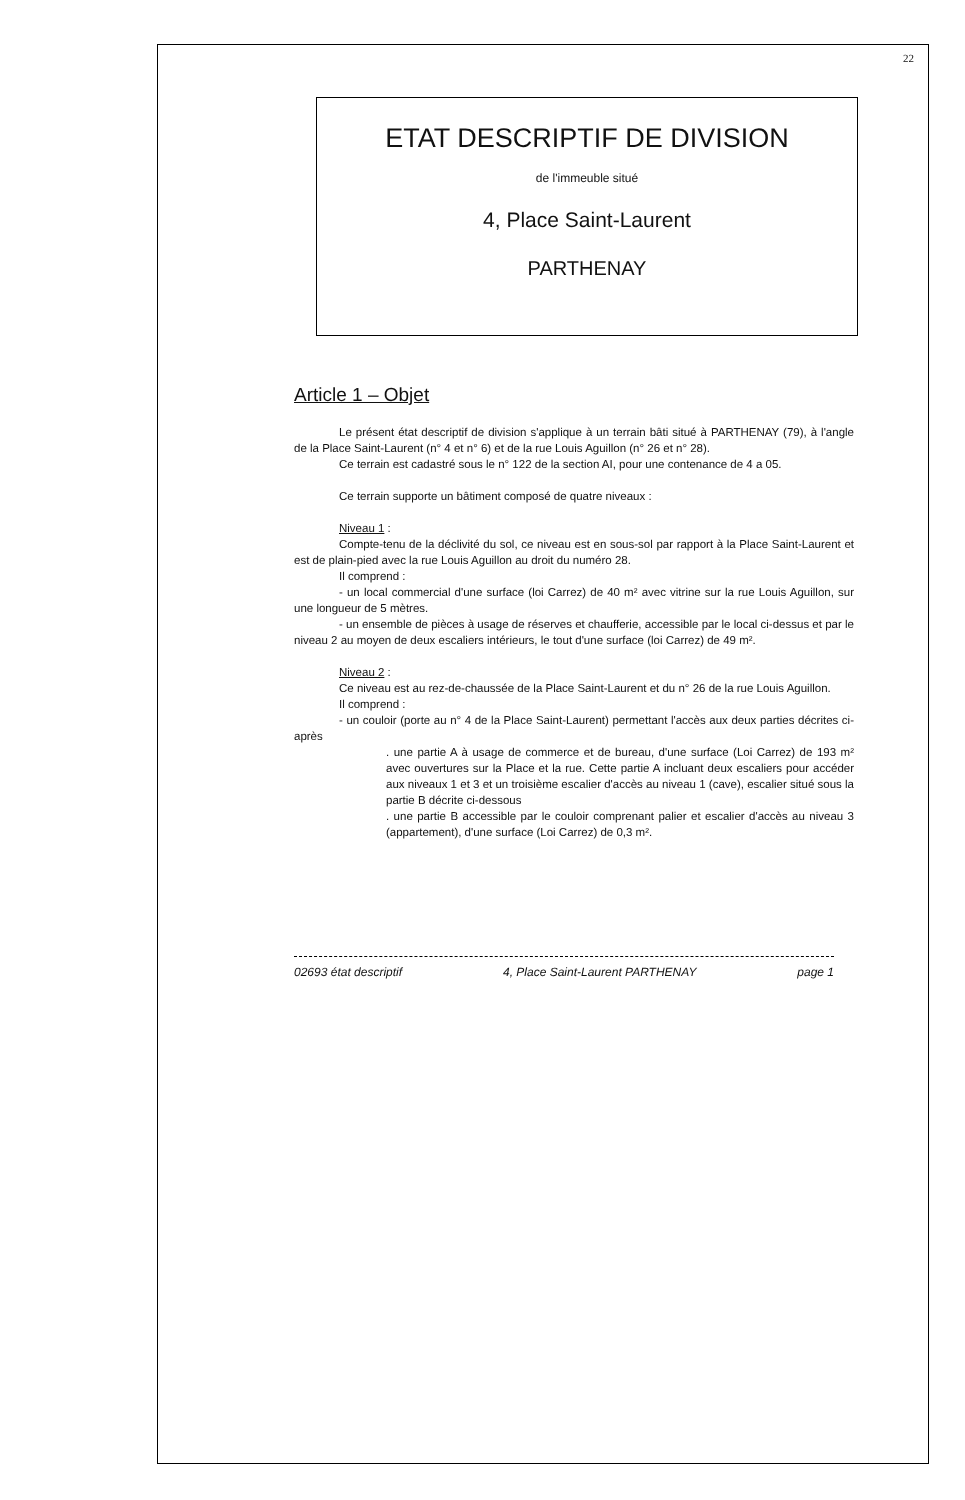22
ETAT DESCRIPTIF DE DIVISION
de l'immeuble situé
4, Place Saint-Laurent
PARTHENAY
Article 1 – Objet
Le présent état descriptif de division s'applique à un terrain bâti situé à PARTHENAY (79), à l'angle de la Place Saint-Laurent (n° 4 et n° 6) et de la rue Louis Aguillon (n° 26 et n° 28).
Ce terrain est cadastré sous le n° 122 de la section AI, pour une contenance de 4 a 05.
Ce terrain supporte un bâtiment composé de quatre niveaux :
Niveau 1 :
Compte-tenu de la déclivité du sol, ce niveau est en sous-sol par rapport à la Place Saint-Laurent et est de plain-pied avec la rue Louis Aguillon au droit du numéro 28.
Il comprend :
- un local commercial d'une surface (loi Carrez) de 40 m² avec vitrine sur la rue Louis Aguillon, sur une longueur de 5 mètres.
- un ensemble de pièces à usage de réserves et chaufferie, accessible par le local ci-dessus et par le niveau 2 au moyen de deux escaliers intérieurs, le tout d'une surface (loi Carrez) de 49 m².
Niveau 2 :
Ce niveau est au rez-de-chaussée de la Place Saint-Laurent et du n° 26 de la rue Louis Aguillon.
Il comprend :
- un couloir (porte au n° 4 de la Place Saint-Laurent) permettant l'accès aux deux parties décrites ci-après
. une partie A à usage de commerce et de bureau, d'une surface (Loi Carrez) de 193 m² avec ouvertures sur la Place et la rue. Cette partie A incluant deux escaliers pour accéder aux niveaux 1 et 3 et un troisième escalier d'accès au niveau 1 (cave), escalier situé sous la partie B décrite ci-dessous
. une partie B accessible par le couloir comprenant palier et escalier d'accès au niveau 3 (appartement), d'une surface (Loi Carrez) de 0,3 m².
02693 état descriptif 4, Place Saint-Laurent PARTHENAY page 1